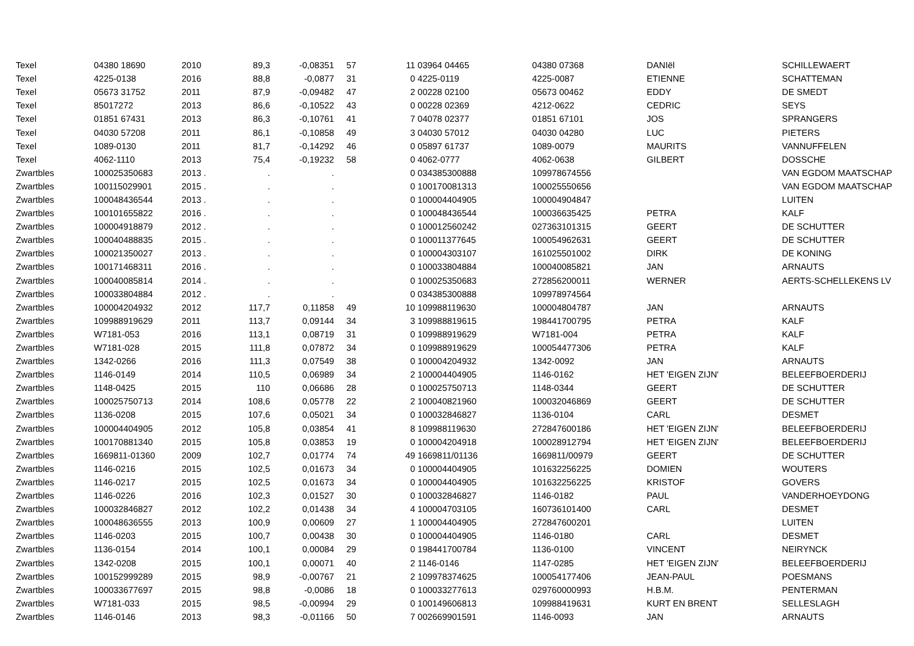| Texel | 04380 18690 | 2010 | 89,3 | -0,08351 | 57 | 11 | 03964 04465 | 04380 07368 | DANIël | SCHILLEWAERT |
| Texel | 4225-0138 | 2016 | 88,8 | -0,0877 | 31 | 0 | 4225-0119 | 4225-0087 | ETIENNE | SCHATTEMAN |
| Texel | 05673 31752 | 2011 | 87,9 | -0,09482 | 47 | 2 | 00228 02100 | 05673 00462 | EDDY | DE SMEDT |
| Texel | 85017272 | 2013 | 86,6 | -0,10522 | 43 | 0 | 00228 02369 | 4212-0622 | CEDRIC | SEYS |
| Texel | 01851 67431 | 2013 | 86,3 | -0,10761 | 41 | 7 | 04078 02377 | 01851 67101 | JOS | SPRANGERS |
| Texel | 04030 57208 | 2011 | 86,1 | -0,10858 | 49 | 3 | 04030 57012 | 04030 04280 | LUC | PIETERS |
| Texel | 1089-0130 | 2011 | 81,7 | -0,14292 | 46 | 0 | 05897 61737 | 1089-0079 | MAURITS | VANNUFFELEN |
| Texel | 4062-1110 | 2013 | 75,4 | -0,19232 | 58 | 0 | 4062-0777 | 4062-0638 | GILBERT | DOSSCHE |
| Zwartbles | 100025350683 | 2013 . | . | . | | 0 | 034385300888 | 109978674556 | | VAN EGDOM MAATSCHAP |
| Zwartbles | 100115029901 | 2015 . | . | . | | 0 | 100170081313 | 100025550656 | | VAN EGDOM MAATSCHAP |
| Zwartbles | 100048436544 | 2013 . | . | . | | 0 | 100004404905 | 100004904847 | | LUITEN |
| Zwartbles | 100101655822 | 2016 . | . | . | | 0 | 100048436544 | 100036635425 | PETRA | KALF |
| Zwartbles | 100004918879 | 2012 . | . | . | | 0 | 100012560242 | 027363101315 | GEERT | DE SCHUTTER |
| Zwartbles | 100040488835 | 2015 . | . | . | | 0 | 100011377645 | 100054962631 | GEERT | DE SCHUTTER |
| Zwartbles | 100021350027 | 2013 . | . | . | | 0 | 100004303107 | 161025501002 | DIRK | DE KONING |
| Zwartbles | 100171468311 | 2016 . | . | . | | 0 | 100033804884 | 100040085821 | JAN | ARNAUTS |
| Zwartbles | 100040085814 | 2014 . | . | . | | 0 | 100025350683 | 272856200011 | WERNER | AERTS-SCHELLEKENS LV |
| Zwartbles | 100033804884 | 2012 . | . | . | | 0 | 034385300888 | 109978974564 | | |
| Zwartbles | 100004204932 | 2012 | 117,7 | 0,11858 | 49 | 10 | 109988119630 | 100004804787 | JAN | ARNAUTS |
| Zwartbles | 109988919629 | 2011 | 113,7 | 0,09144 | 34 | 3 | 109988819615 | 198441700795 | PETRA | KALF |
| Zwartbles | W7181-053 | 2016 | 113,1 | 0,08719 | 31 | 0 | 109988919629 | W7181-004 | PETRA | KALF |
| Zwartbles | W7181-028 | 2015 | 111,8 | 0,07872 | 34 | 0 | 109988919629 | 100054477306 | PETRA | KALF |
| Zwartbles | 1342-0266 | 2016 | 111,3 | 0,07549 | 38 | 0 | 100004204932 | 1342-0092 | JAN | ARNAUTS |
| Zwartbles | 1146-0149 | 2014 | 110,5 | 0,06989 | 34 | 2 | 100004404905 | 1146-0162 | HET 'EIGEN ZIJN' | BELEEFBOERDERIJ |
| Zwartbles | 1148-0425 | 2015 | 110 | 0,06686 | 28 | 0 | 100025750713 | 1148-0344 | GEERT | DE SCHUTTER |
| Zwartbles | 100025750713 | 2014 | 108,6 | 0,05778 | 22 | 2 | 100040821960 | 100032046869 | GEERT | DE SCHUTTER |
| Zwartbles | 1136-0208 | 2015 | 107,6 | 0,05021 | 34 | 0 | 100032846827 | 1136-0104 | CARL | DESMET |
| Zwartbles | 100004404905 | 2012 | 105,8 | 0,03854 | 41 | 8 | 109988119630 | 272847600186 | HET 'EIGEN ZIJN' | BELEEFBOERDERIJ |
| Zwartbles | 100170881340 | 2015 | 105,8 | 0,03853 | 19 | 0 | 100004204918 | 100028912794 | HET 'EIGEN ZIJN' | BELEEFBOERDERIJ |
| Zwartbles | 1669811-01360 | 2009 | 102,7 | 0,01774 | 74 | 49 | 1669811/01136 | 1669811/00979 | GEERT | DE SCHUTTER |
| Zwartbles | 1146-0216 | 2015 | 102,5 | 0,01673 | 34 | 0 | 100004404905 | 101632256225 | DOMIEN | WOUTERS |
| Zwartbles | 1146-0217 | 2015 | 102,5 | 0,01673 | 34 | 0 | 100004404905 | 101632256225 | KRISTOF | GOVERS |
| Zwartbles | 1146-0226 | 2016 | 102,3 | 0,01527 | 30 | 0 | 100032846827 | 1146-0182 | PAUL | VANDERHOEYDONG |
| Zwartbles | 100032846827 | 2012 | 102,2 | 0,01438 | 34 | 4 | 100004703105 | 160736101400 | CARL | DESMET |
| Zwartbles | 100048636555 | 2013 | 100,9 | 0,00609 | 27 | 1 | 100004404905 | 272847600201 | | LUITEN |
| Zwartbles | 1146-0203 | 2015 | 100,7 | 0,00438 | 30 | 0 | 100004404905 | 1146-0180 | CARL | DESMET |
| Zwartbles | 1136-0154 | 2014 | 100,1 | 0,00084 | 29 | 0 | 198441700784 | 1136-0100 | VINCENT | NEIRYNCK |
| Zwartbles | 1342-0208 | 2015 | 100,1 | 0,00071 | 40 | 2 | 1146-0146 | 1147-0285 | HET 'EIGEN ZIJN' | BELEEFBOERDERIJ |
| Zwartbles | 100152999289 | 2015 | 98,9 | -0,00767 | 21 | 2 | 109978374625 | 100054177406 | JEAN-PAUL | POESMANS |
| Zwartbles | 100033677697 | 2015 | 98,8 | -0,0086 | 18 | 0 | 100033277613 | 029760000993 | H.B.M. | PENTERMAN |
| Zwartbles | W7181-033 | 2015 | 98,5 | -0,00994 | 29 | 0 | 100149606813 | 109988419631 | KURT EN BRENT | SELLESLAGH |
| Zwartbles | 1146-0146 | 2013 | 98,3 | -0,01166 | 50 | 7 | 002669901591 | 1146-0093 | JAN | ARNAUTS |